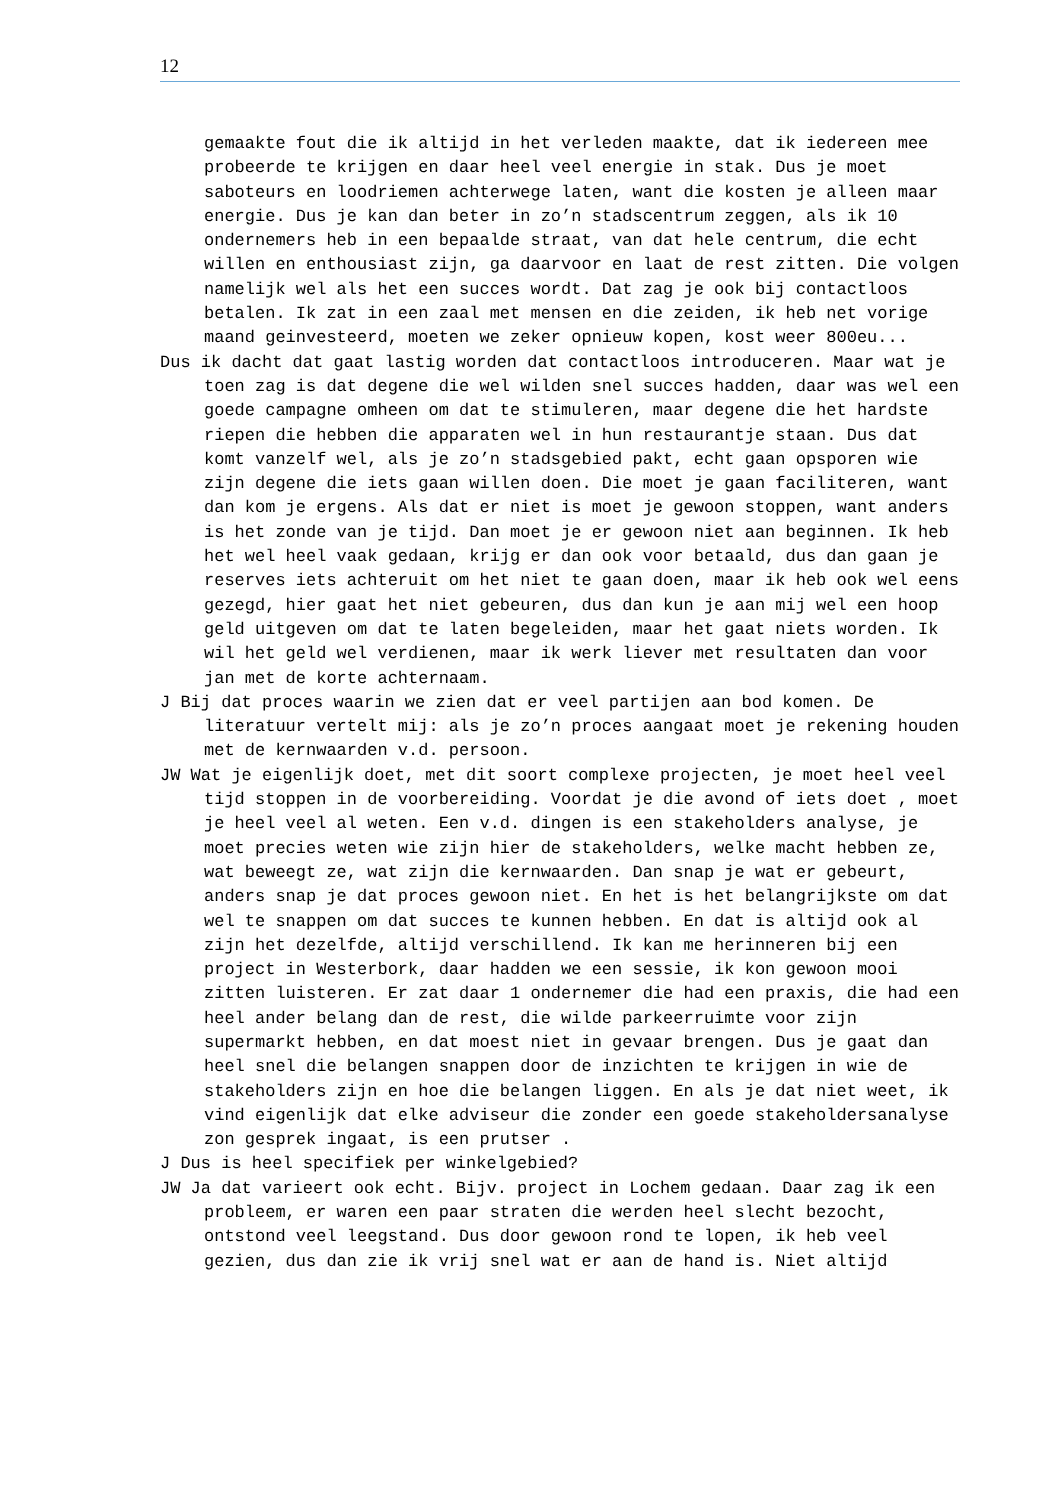12
gemaakte fout die ik altijd in het verleden maakte, dat ik iedereen mee probeerde te krijgen en daar heel veel energie in stak. Dus je moet saboteurs en loodriemen achterwege laten, want die kosten je alleen maar energie. Dus je kan dan beter in zo’n stadscentrum zeggen, als ik 10 ondernemers heb in een bepaalde straat, van dat hele centrum, die echt willen en enthousiast zijn, ga daarvoor en laat de rest zitten. Die volgen namelijk wel als het een succes wordt. Dat zag je ook bij contactloos betalen. Ik zat in een zaal met mensen en die zeiden, ik heb net vorige maand geinvesteerd, moeten we zeker opnieuw kopen, kost weer 800eu...
Dus ik dacht dat gaat lastig worden dat contactloos introduceren. Maar wat je toen zag is dat degene die wel wilden snel succes hadden, daar was wel een goede campagne omheen om dat te stimuleren, maar degene die het hardste riepen die hebben die apparaten wel in hun restaurantje staan. Dus dat komt vanzelf wel, als je zo’n stadsgebied pakt, echt gaan opsporen wie zijn degene die iets gaan willen doen. Die moet je gaan faciliteren, want dan kom je ergens. Als dat er niet is moet je gewoon stoppen, want anders is het zonde van je tijd. Dan moet je er gewoon niet aan beginnen. Ik heb het wel heel vaak gedaan, krijg er dan ook voor betaald, dus dan gaan je reserves iets achteruit om het niet te gaan doen, maar ik heb ook wel eens gezegd, hier gaat het niet gebeuren, dus dan kun je aan mij wel een hoop geld uitgeven om dat te laten begeleiden, maar het gaat niets worden. Ik wil het geld wel verdienen, maar ik werk liever met resultaten dan voor jan met de korte achternaam.
J Bij dat proces waarin we zien dat er veel partijen aan bod komen. De literatuur vertelt mij: als je zo’n proces aangaat moet je rekening houden met de kernwaarden v.d. persoon.
JW Wat je eigenlijk doet, met dit soort complexe projecten, je moet heel veel tijd stoppen in de voorbereiding. Voordat je die avond of iets doet , moet je heel veel al weten. Een v.d. dingen is een stakeholders analyse, je moet precies weten wie zijn hier de stakeholders, welke macht hebben ze, wat beweegt ze, wat zijn die kernwaarden. Dan snap je wat er gebeurt, anders snap je dat proces gewoon niet. En het is het belangrijkste om dat wel te snappen om dat succes te kunnen hebben. En dat is altijd ook al zijn het dezelfde, altijd verschillend. Ik kan me herinneren bij een project in Westerbork, daar hadden we een sessie, ik kon gewoon mooi zitten luisteren. Er zat daar 1 ondernemer die had een praxis, die had een heel ander belang dan de rest, die wilde parkeerruimte voor zijn supermarkt hebben, en dat moest niet in gevaar brengen. Dus je gaat dan heel snel die belangen snappen door de inzichten te krijgen in wie de stakeholders zijn en hoe die belangen liggen. En als je dat niet weet, ik vind eigenlijk dat elke adviseur die zonder een goede stakeholdersanalyse zon gesprek ingaat, is een prutser .
J Dus is heel specifiek per winkelgebied?
JW Ja dat varieert ook echt. Bijv. project in Lochem gedaan. Daar zag ik een probleem, er waren een paar straten die werden heel slecht bezocht, ontstond veel leegstand. Dus door gewoon rond te lopen, ik heb veel gezien, dus dan zie ik vrij snel wat er aan de hand is. Niet altijd